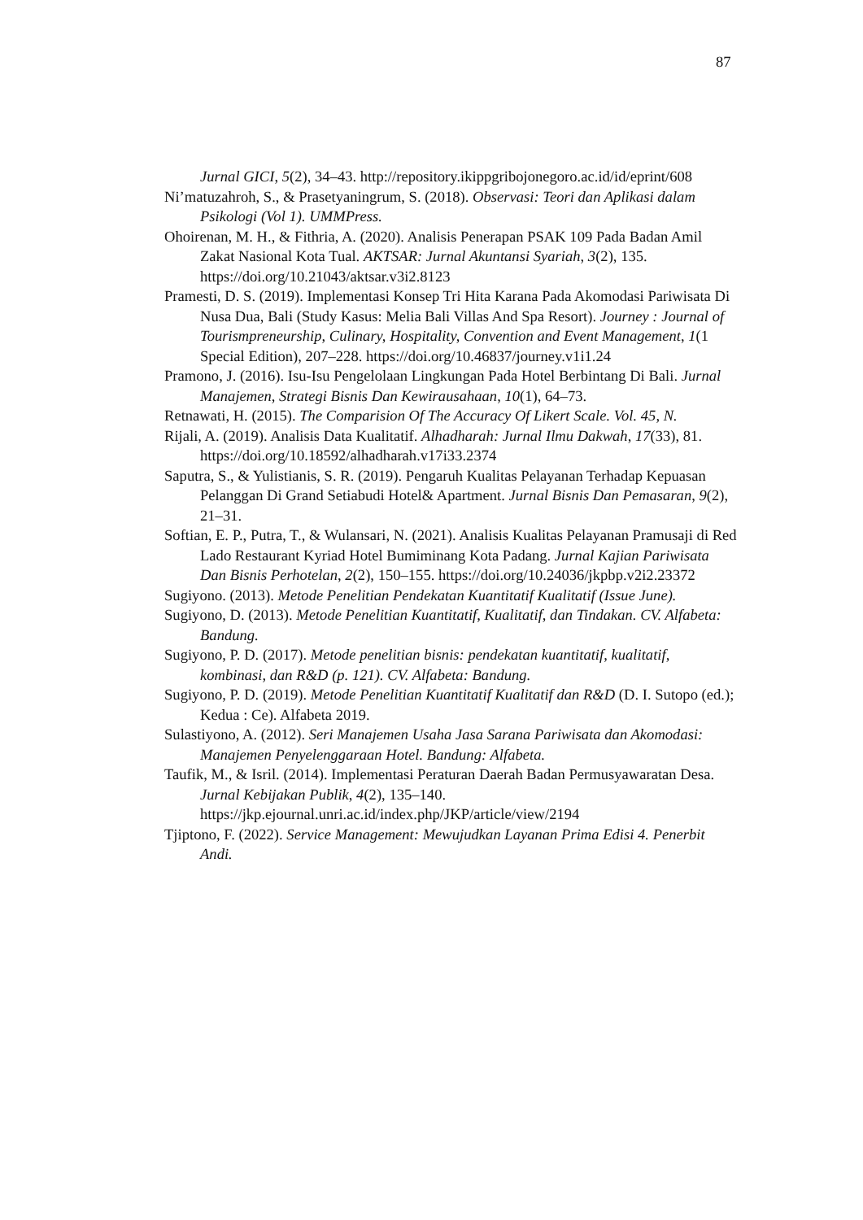87
Jurnal GICI, 5(2), 34–43. http://repository.ikippgribojonegoro.ac.id/id/eprint/608
Ni’matuzahroh, S., & Prasetyaningrum, S. (2018). Observasi: Teori dan Aplikasi dalam Psikologi (Vol 1). UMMPress.
Ohoirenan, M. H., & Fithria, A. (2020). Analisis Penerapan PSAK 109 Pada Badan Amil Zakat Nasional Kota Tual. AKTSAR: Jurnal Akuntansi Syariah, 3(2), 135. https://doi.org/10.21043/aktsar.v3i2.8123
Pramesti, D. S. (2019). Implementasi Konsep Tri Hita Karana Pada Akomodasi Pariwisata Di Nusa Dua, Bali (Study Kasus: Melia Bali Villas And Spa Resort). Journey : Journal of Tourismpreneurship, Culinary, Hospitality, Convention and Event Management, 1(1 Special Edition), 207–228. https://doi.org/10.46837/journey.v1i1.24
Pramono, J. (2016). Isu-Isu Pengelolaan Lingkungan Pada Hotel Berbintang Di Bali. Jurnal Manajemen, Strategi Bisnis Dan Kewirausahaan, 10(1), 64–73.
Retnawati, H. (2015). The Comparision Of The Accuracy Of Likert Scale. Vol. 45, N.
Rijali, A. (2019). Analisis Data Kualitatif. Alhadharah: Jurnal Ilmu Dakwah, 17(33), 81. https://doi.org/10.18592/alhadharah.v17i33.2374
Saputra, S., & Yulistianis, S. R. (2019). Pengaruh Kualitas Pelayanan Terhadap Kepuasan Pelanggan Di Grand Setiabudi Hotel& Apartment. Jurnal Bisnis Dan Pemasaran, 9(2), 21–31.
Softian, E. P., Putra, T., & Wulansari, N. (2021). Analisis Kualitas Pelayanan Pramusaji di Red Lado Restaurant Kyriad Hotel Bumiminang Kota Padang. Jurnal Kajian Pariwisata Dan Bisnis Perhotelan, 2(2), 150–155. https://doi.org/10.24036/jkpbp.v2i2.23372
Sugiyono. (2013). Metode Penelitian Pendekatan Kuantitatif Kualitatif (Issue June).
Sugiyono, D. (2013). Metode Penelitian Kuantitatif, Kualitatif, dan Tindakan. CV. Alfabeta: Bandung.
Sugiyono, P. D. (2017). Metode penelitian bisnis: pendekatan kuantitatif, kualitatif, kombinasi, dan R&D (p. 121). CV. Alfabeta: Bandung.
Sugiyono, P. D. (2019). Metode Penelitian Kuantitatif Kualitatif dan R&D (D. I. Sutopo (ed.); Kedua : Ce). Alfabeta 2019.
Sulastiyono, A. (2012). Seri Manajemen Usaha Jasa Sarana Pariwisata dan Akomodasi: Manajemen Penyelenggaraan Hotel. Bandung: Alfabeta.
Taufik, M., & Isril. (2014). Implementasi Peraturan Daerah Badan Permusyawaratan Desa. Jurnal Kebijakan Publik, 4(2), 135–140. https://jkp.ejournal.unri.ac.id/index.php/JKP/article/view/2194
Tjiptono, F. (2022). Service Management: Mewujudkan Layanan Prima Edisi 4. Penerbit Andi.